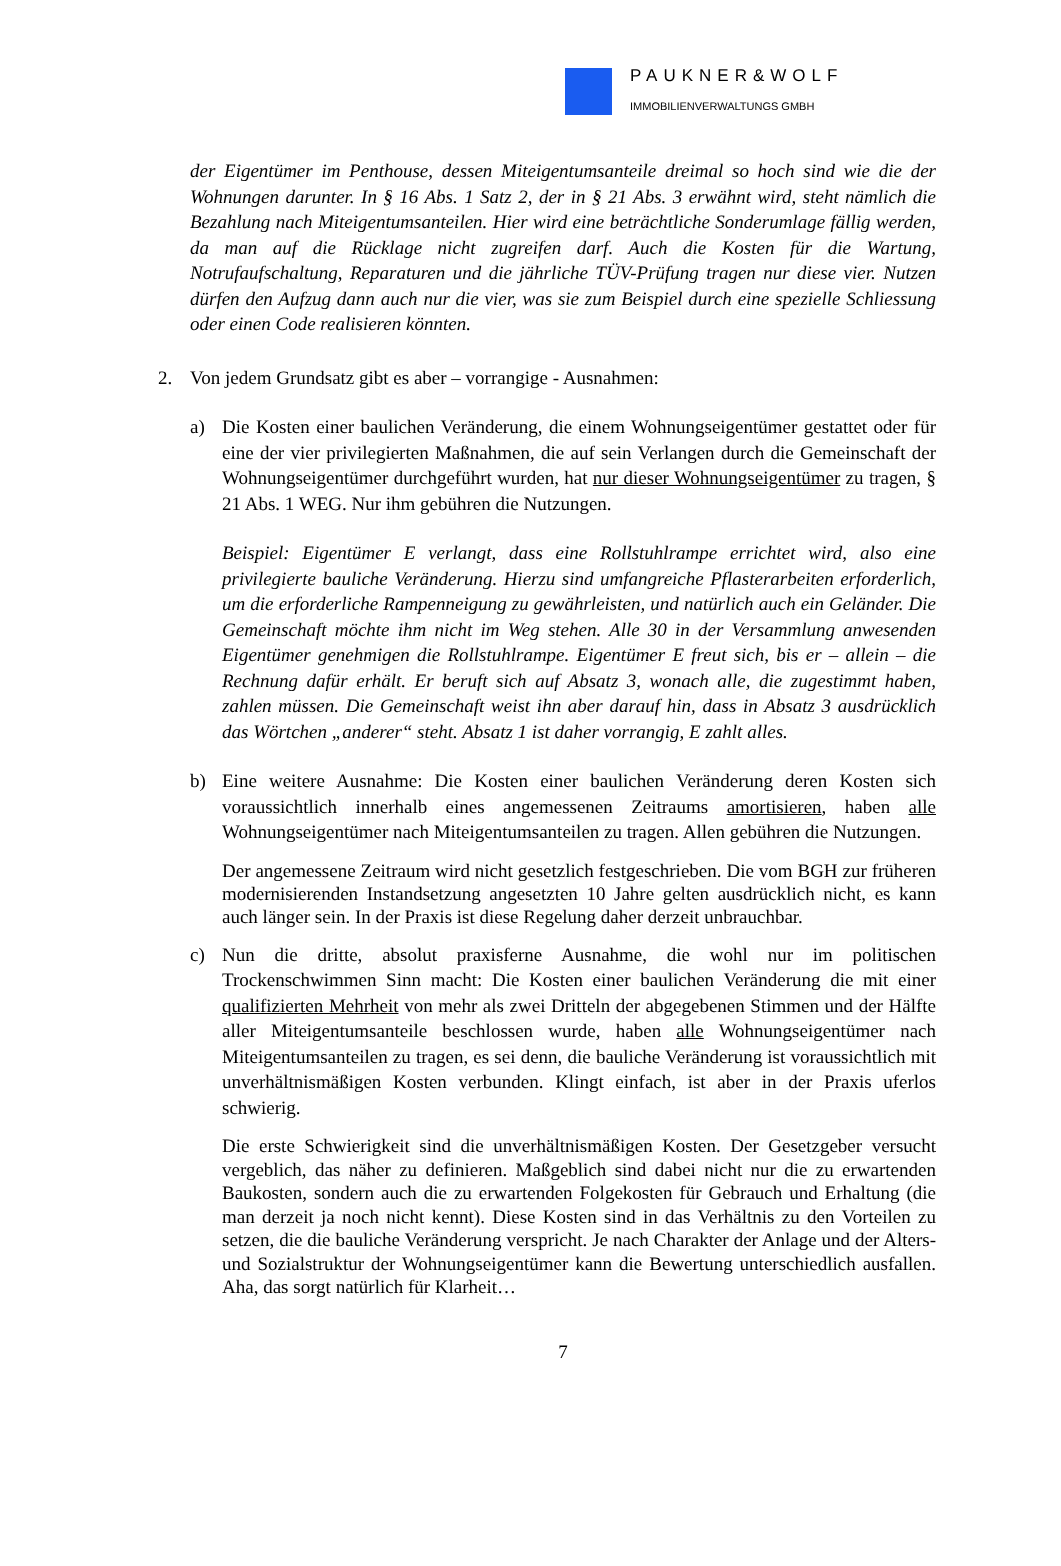PAUKNER&WOLF
IMMOBILIENVERWALTUNGS GMBH
der Eigentümer im Penthouse, dessen Miteigentumsanteile dreimal so hoch sind wie die der Wohnungen darunter. In § 16 Abs. 1 Satz 2, der in § 21 Abs. 3 erwähnt wird, steht nämlich die Bezahlung nach Miteigentumsanteilen. Hier wird eine beträchtliche Sonderumlage fällig werden, da man auf die Rücklage nicht zugreifen darf. Auch die Kosten für die Wartung, Notrufaufschaltung, Reparaturen und die jährliche TÜV-Prüfung tragen nur diese vier. Nutzen dürfen den Aufzug dann auch nur die vier, was sie zum Beispiel durch eine spezielle Schliessung oder einen Code realisieren könnten.
2. Von jedem Grundsatz gibt es aber – vorrangige - Ausnahmen:
a) Die Kosten einer baulichen Veränderung, die einem Wohnungseigentümer gestattet oder für eine der vier privilegierten Maßnahmen, die auf sein Verlangen durch die Gemeinschaft der Wohnungseigentümer durchgeführt wurden, hat nur dieser Wohnungseigentümer zu tragen, § 21 Abs. 1 WEG. Nur ihm gebühren die Nutzungen.
Beispiel: Eigentümer E verlangt, dass eine Rollstuhlrampe errichtet wird, also eine privilegierte bauliche Veränderung. Hierzu sind umfangreiche Pflasterarbeiten erforderlich, um die erforderliche Rampenneigung zu gewährleisten, und natürlich auch ein Geländer. Die Gemeinschaft möchte ihm nicht im Weg stehen. Alle 30 in der Versammlung anwesenden Eigentümer genehmigen die Rollstuhlrampe. Eigentümer E freut sich, bis er – allein – die Rechnung dafür erhält. Er beruft sich auf Absatz 3, wonach alle, die zugestimmt haben, zahlen müssen. Die Gemeinschaft weist ihn aber darauf hin, dass in Absatz 3 ausdrücklich das Wörtchen „anderer“ steht. Absatz 1 ist daher vorrangig, E zahlt alles.
b) Eine weitere Ausnahme: Die Kosten einer baulichen Veränderung deren Kosten sich voraussichtlich innerhalb eines angemessenen Zeitraums amortisieren, haben alle Wohnungseigentümer nach Miteigentumsanteilen zu tragen. Allen gebühren die Nutzungen.
Der angemessene Zeitraum wird nicht gesetzlich festgeschrieben. Die vom BGH zur früheren modernisierenden Instandsetzung angesetzten 10 Jahre gelten ausdrücklich nicht, es kann auch länger sein. In der Praxis ist diese Regelung daher derzeit unbrauchbar.
c) Nun die dritte, absolut praxisferne Ausnahme, die wohl nur im politischen Trockenschwimmen Sinn macht: Die Kosten einer baulichen Veränderung die mit einer qualifizierten Mehrheit von mehr als zwei Dritteln der abgegebenen Stimmen und der Hälfte aller Miteigentumsanteile beschlossen wurde, haben alle Wohnungseigentümer nach Miteigentumsanteilen zu tragen, es sei denn, die bauliche Veränderung ist voraussichtlich mit unverhältnismäßigen Kosten verbunden. Klingt einfach, ist aber in der Praxis uferlos schwierig.
Die erste Schwierigkeit sind die unverhältnismäßigen Kosten. Der Gesetzgeber versucht vergeblich, das näher zu definieren. Maßgeblich sind dabei nicht nur die zu erwartenden Baukosten, sondern auch die zu erwartenden Folgekosten für Gebrauch und Erhaltung (die man derzeit ja noch nicht kennt). Diese Kosten sind in das Verhältnis zu den Vorteilen zu setzen, die die bauliche Veränderung verspricht. Je nach Charakter der Anlage und der Alters- und Sozialstruktur der Wohnungseigentümer kann die Bewertung unterschiedlich ausfallen. Aha, das sorgt natürlich für Klarheit…
7